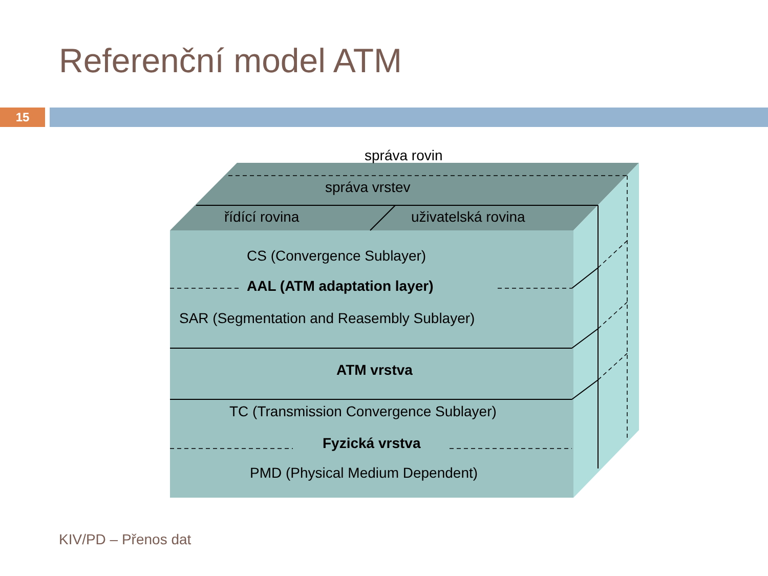Referenční model ATM
15
správa rovin
správa vrstev
řídící rovina uživatelská rovina
CS (Convergence Sublayer)
AAL (ATM adaptation layer)
SAR (Segmentation and Reasembly Sublayer)
ATM vrstva
TC (Transmission Convergence Sublayer)
Fyzická vrstva
PMD (Physical Medium Dependent)
KIV/PD – Přenos dat